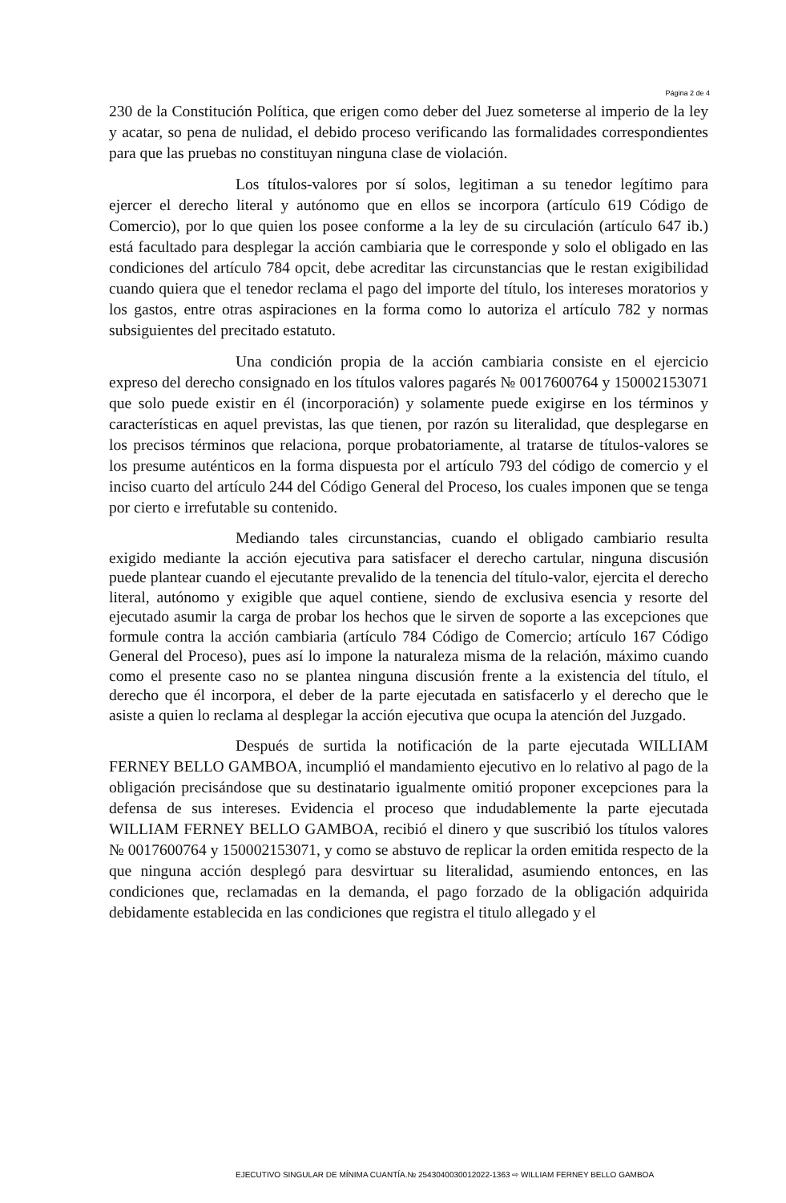Página 2 de 4
230 de la Constitución Política, que erigen como deber del Juez someterse al imperio de la ley y acatar, so pena de nulidad, el debido proceso verificando las formalidades correspondientes para que las pruebas no constituyan ninguna clase de violación.
Los títulos-valores por sí solos, legitiman a su tenedor legítimo para ejercer el derecho literal y autónomo que en ellos se incorpora (artículo 619 Código de Comercio), por lo que quien los posee conforme a la ley de su circulación (artículo 647 ib.) está facultado para desplegar la acción cambiaria que le corresponde y solo el obligado en las condiciones del artículo 784 opcit, debe acreditar las circunstancias que le restan exigibilidad cuando quiera que el tenedor reclama el pago del importe del título, los intereses moratorios y los gastos, entre otras aspiraciones en la forma como lo autoriza el artículo 782 y normas subsiguientes del precitado estatuto.
Una condición propia de la acción cambiaria consiste en el ejercicio expreso del derecho consignado en los títulos valores pagarés № 0017600764 y 150002153071 que solo puede existir en él (incorporación) y solamente puede exigirse en los términos y características en aquel previstas, las que tienen, por razón su literalidad, que desplegarse en los precisos términos que relaciona, porque probatoriamente, al tratarse de títulos-valores se los presume auténticos en la forma dispuesta por el artículo 793 del código de comercio y el inciso cuarto del artículo 244 del Código General del Proceso, los cuales imponen que se tenga por cierto e irrefutable su contenido.
Mediando tales circunstancias, cuando el obligado cambiario resulta exigido mediante la acción ejecutiva para satisfacer el derecho cartular, ninguna discusión puede plantear cuando el ejecutante prevalido de la tenencia del título-valor, ejercita el derecho literal, autónomo y exigible que aquel contiene, siendo de exclusiva esencia y resorte del ejecutado asumir la carga de probar los hechos que le sirven de soporte a las excepciones que formule contra la acción cambiaria (artículo 784 Código de Comercio; artículo 167 Código General del Proceso), pues así lo impone la naturaleza misma de la relación, máximo cuando como el presente caso no se plantea ninguna discusión frente a la existencia del título, el derecho que él incorpora, el deber de la parte ejecutada en satisfacerlo y el derecho que le asiste a quien lo reclama al desplegar la acción ejecutiva que ocupa la atención del Juzgado.
Después de surtida la notificación de la parte ejecutada WILLIAM FERNEY BELLO GAMBOA, incumplió el mandamiento ejecutivo en lo relativo al pago de la obligación precisándose que su destinatario igualmente omitió proponer excepciones para la defensa de sus intereses. Evidencia el proceso que indudablemente la parte ejecutada WILLIAM FERNEY BELLO GAMBOA, recibió el dinero y que suscribió los títulos valores № 0017600764 y 150002153071, y como se abstuvo de replicar la orden emitida respecto de la que ninguna acción desplegó para desvirtuar su literalidad, asumiendo entonces, en las condiciones que, reclamadas en la demanda, el pago forzado de la obligación adquirida debidamente establecida en las condiciones que registra el titulo allegado y el
EJECUTIVO SINGULAR DE MÍNIMA CUANTÍA.№ 2543040030012022-1363 ⇨ WILLIAM FERNEY BELLO GAMBOA